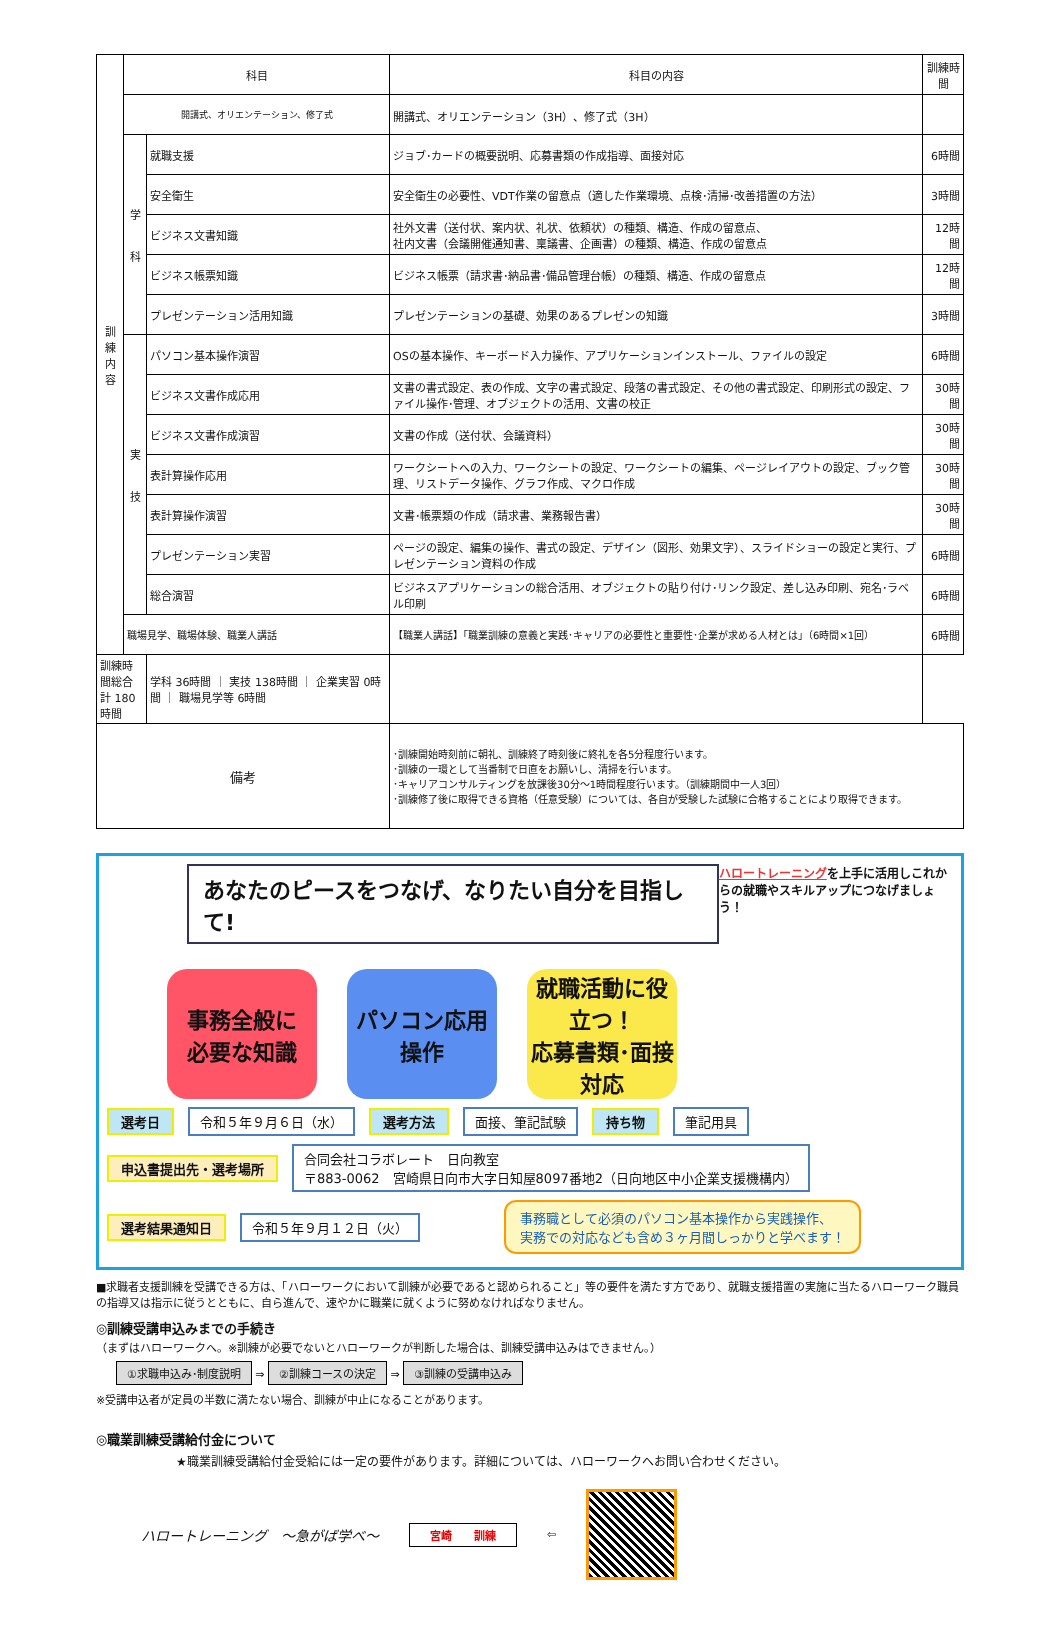| 訓 練 内 容 | 科目 | | 科目の内容 | 訓練時間 |
| | 開講式、オリエンテーション、修了式 | | 開講式、オリエンテーション（3H）、修了式（3H） | |
| | 学 科 | 就職支援 | ジョブ･カードの概要説明、応募書類の作成指導、面接対応 | 6時間 |
| | | 安全衛生 | 安全衛生の必要性、VDT作業の留意点（適した作業環境、点検･清掃･改善措置の方法） | 3時間 |
| | | ビジネス文書知識 | 社外文書（送付状、案内状、礼状、依頼状）の種類、構造、作成の留意点、 社内文書（会議開催通知書、稟議書、企画書）の種類、構造、作成の留意点 | 12時間 |
| | | ビジネス帳票知識 | ビジネス帳票（請求書･納品書･備品管理台帳）の種類、構造、作成の留意点 | 12時間 |
| | | プレゼンテーション活用知識 | プレゼンテーションの基礎、効果のあるプレゼンの知識 | 3時間 |
| | 実 技 | パソコン基本操作演習 | OSの基本操作、キーボード入力操作、アプリケーションインストール、ファイルの設定 | 6時間 |
| | | ビジネス文書作成応用 | 文書の書式設定、表の作成、文字の書式設定、段落の書式設定、その他の書式設定、印刷形式の設定、ファイル操作･管理、オブジェクトの活用、文書の校正 | 30時間 |
| | | ビジネス文書作成演習 | 文書の作成（送付状、会議資料） | 30時間 |
| | | 表計算操作応用 | ワークシートへの入力、ワークシートの設定、ワークシートの編集、ページレイアウトの設定、ブック管理、リストデータ操作、グラフ作成、マクロ作成 | 30時間 |
| | | 表計算操作演習 | 文書･帳票類の作成（請求書、業務報告書） | 30時間 |
| | | プレゼンテーション実習 | ページの設定、編集の操作、書式の設定、デザイン（図形、効果文字）、スライドショーの設定と実行、プレゼンテーション資料の作成 | 6時間 |
| | | 総合演習 | ビジネスアプリケーションの総合活用、オブジェクトの貼り付け･リンク設定、差し込み印刷、宛名･ラベル印刷 | 6時間 |
| | 職場見学、職場体験、職業人講話 | | 【職業人講話】「職業訓練の意義と実践･キャリアの必要性と重要性･企業が求める人材とは」（6時間×1回） | 6時間 |
| 訓練時間総合計 180時間 | | 学科 36時間 ｜ 実技 138時間 ｜ 企業実習 0時間 ｜ 職場見学等 6時間 | | |
| 備考 | | | ･訓練開始時刻前に朝礼、訓練終了時刻後に終礼を各5分程度行います。 ･訓練の一環として当番制で日直をお願いし、清掃を行います。 ･キャリアコンサルティングを放課後30分～1時間程度行います。（訓練期間中一人3回） ･訓練修了後に取得できる資格（任意受験）については、各自が受験した試験に合格することにより取得できます。 | |
あなたのピースをつなげ、なりたい自分を目指して!
ハロートレーニングを上手に活用しこれからの就職やスキルアップにつなげましょう！
事務全般に
必要な知識
パソコン応用
操作
就職活動に役立つ！
応募書類･面接対応
選考日 令和５年９月６日（水） 選考方法 面接、筆記試験 持ち物 筆記用具
申込書提出先・選考場所 合同会社コラボレート　日向教室
〒883-0062　宮崎県日向市大字日知屋8097番地2（日向地区中小企業支援機構内）
選考結果通知日 令和５年９月１２日（火） 事務職として必須のパソコン基本操作から実践操作、
実務での対応なども含め３ヶ月間しっかりと学べます！
■求職者支援訓練を受講できる方は、「ハローワークにおいて訓練が必要であると認められること」等の要件を満たす方であり、就職支援措置の実施に当たるハローワーク職員の指導又は指示に従うとともに、自ら進んで、速やかに職業に就くように努めなければなりません。
◎訓練受講申込みまでの手続き
（まずはハローワークへ。※訓練が必要でないとハローワークが判断した場合は、訓練受講申込みはできません。）
①求職申込み･制度説明 ⇒ ②訓練コースの決定 ⇒ ③訓練の受講申込み
※受講申込者が定員の半数に満たない場合、訓練が中止になることがあります。
◎職業訓練受講給付金について
★職業訓練受講給付金受給には一定の要件があります。詳細については、ハローワークへお問い合わせください。
ハロートレーニング　～急がば学べ～ 宮崎　　訓練 ⇦